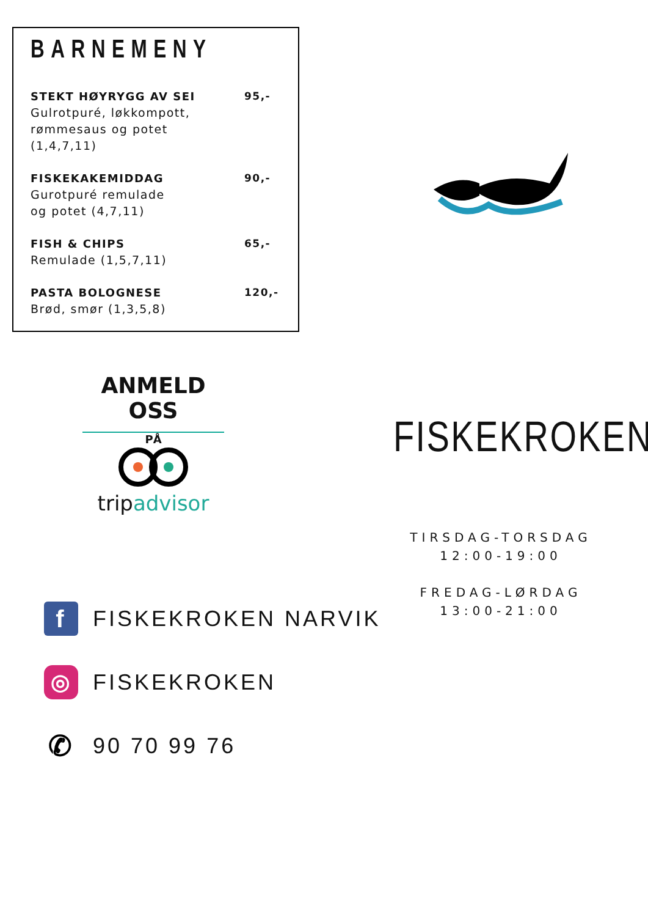BARNEMENY
STEKT HØYRYGG AV SEI
Gulrotpuré, løkkompott,
rømmesaus og potet
(1,4,7,11)
95,-
FISKEKAKEMIDDAG
Gurotpuré remulade
og potet (4,7,11)
90,-
FISH & CHIPS
Remulade (1,5,7,11)
65,-
PASTA BOLOGNESE
Brød, smør (1,3,5,8)
120,-
ANMELD OSS
PÅ
trip advisor
FISKEKROKEN
TIRSDAG-TORSDAG
12:00-19:00
FREDAG-LØRDAG
13:00-21:00
f
FISKEKROKEN NARVIK
◎
FISKEKROKEN
✆
90 70 99 76